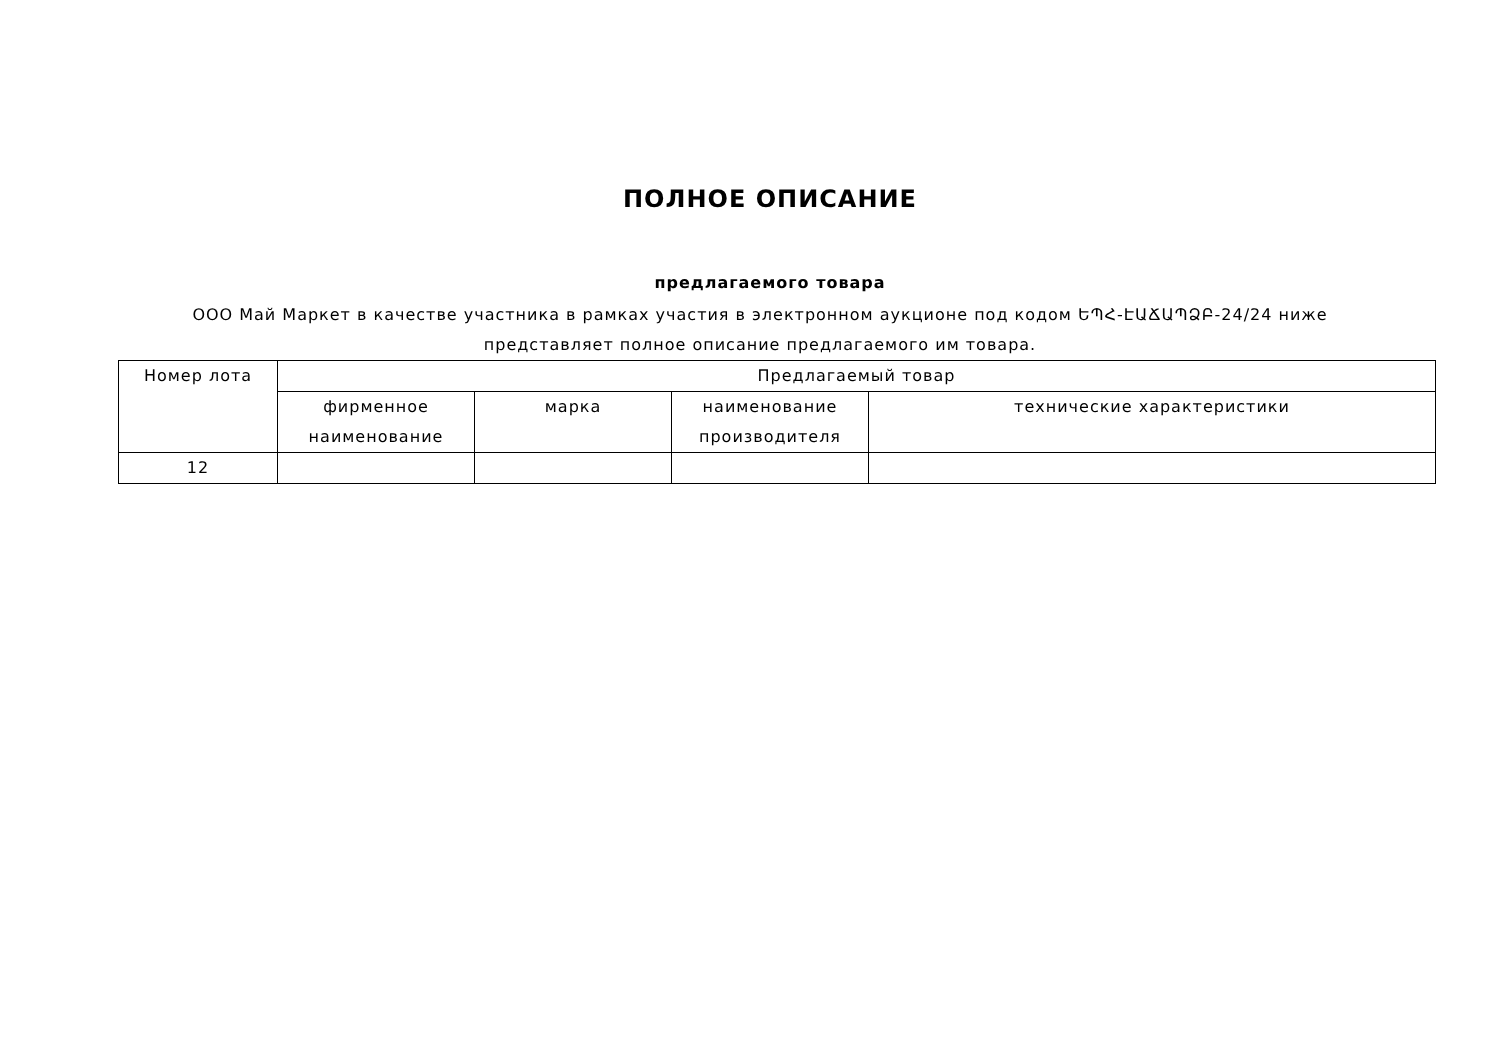ПОЛНОЕ ОПИСАНИЕ
предлагаемого товара
ООО Май Маркет в качестве участника в рамках участия в электронном аукционе под кодом ԵՊՀ-ԷԱՃԱՊՁԲ-24/24 ниже представляет полное описание предлагаемого им товара.
| Номер лота | Предлагаемый товар | | | |
| --- | --- | --- | --- | --- |
| | фирменное наименование | марка | наименование производителя | технические характеристики |
| 12 | | | | |